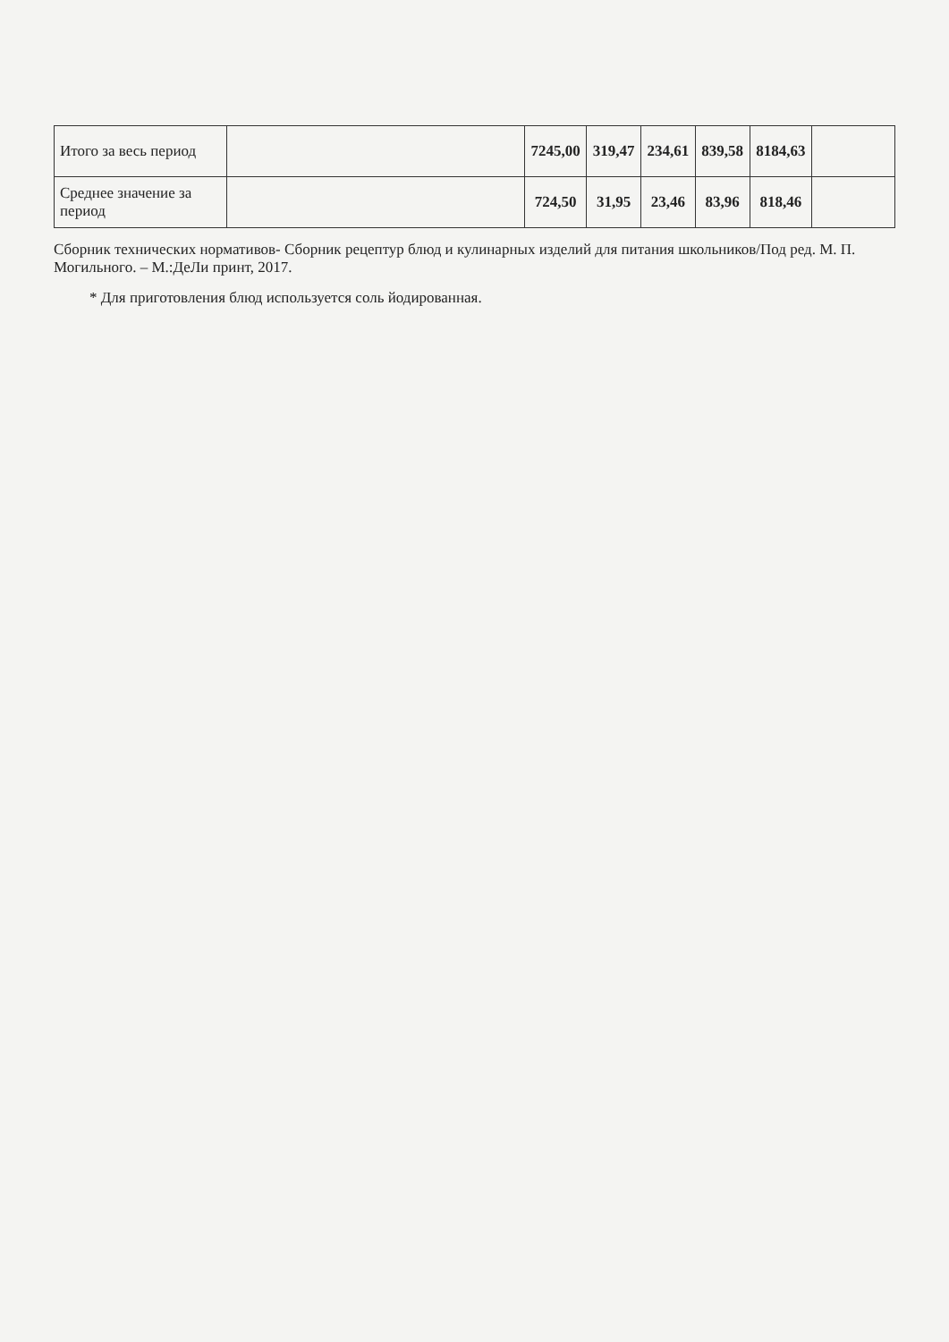| Итого за весь период | | 7245,00 | 319,47 | 234,61 | 839,58 | 8184,63 | |
| Среднее значение за период | | 724,50 | 31,95 | 23,46 | 83,96 | 818,46 | |
Сборник технических нормативов- Сборник рецептур блюд и кулинарных изделий для питания школьников/Под ред. М. П. Могильного. – М.:ДеЛи принт, 2017.
* Для приготовления блюд используется соль йодированная.